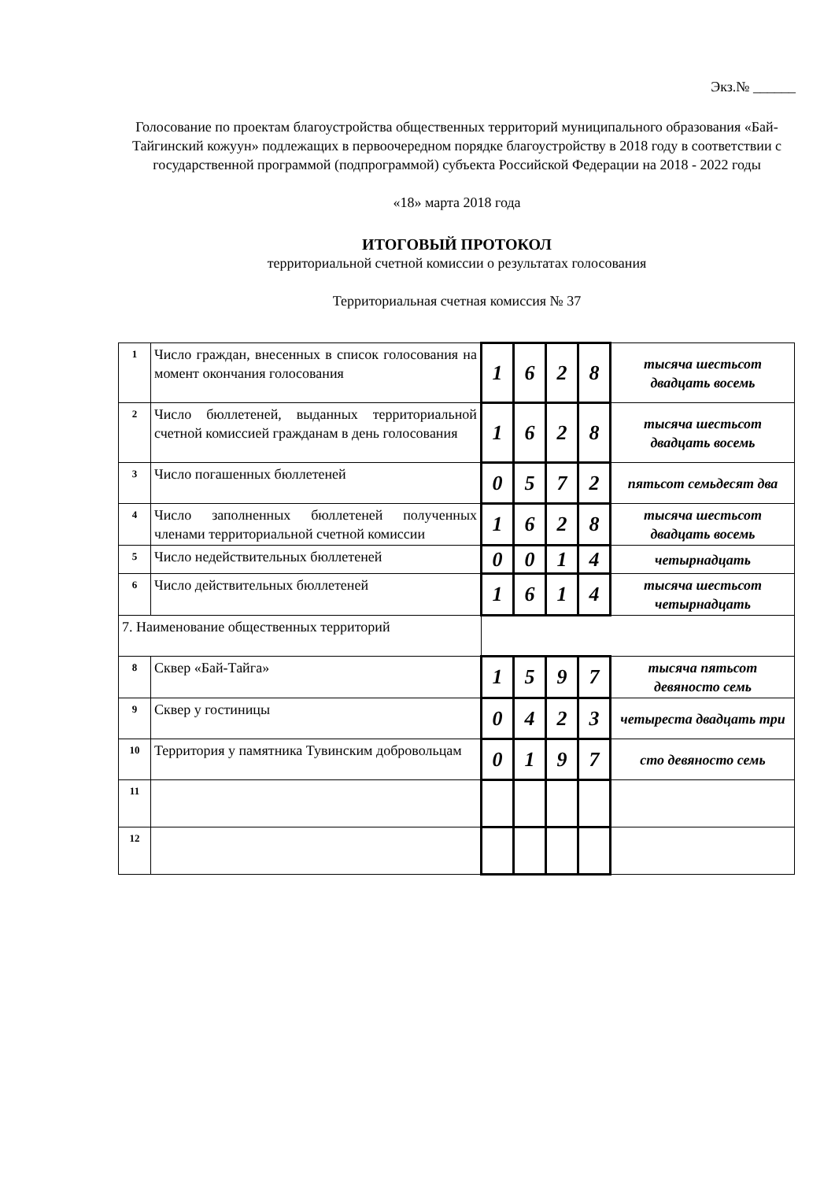Экз.№ ______
Голосование по проектам благоустройства общественных территорий муниципального образования «Бай-Тайгинский кожуун» подлежащих в первоочередном порядке благоустройству в 2018 году в соответствии с государственной программой (подпрограммой) субъекта Российской Федерации на 2018 - 2022 годы
«18» марта 2018 года
ИТОГОВЫЙ ПРОТОКОЛ
территориальной счетной комиссии о результатах голосования
Территориальная счетная комиссия № 37
| 1 | Число граждан, внесенных в список голосования на момент окончания голосования | 1 | 6 | 2 | 8 | тысяча шестьсот двадцать восемь |
| 2 | Число бюллетеней, выданных территориальной счетной комиссией гражданам в день голосования | 1 | 6 | 2 | 8 | тысяча шестьсот двадцать восемь |
| 3 | Число погашенных бюллетеней | 0 | 5 | 7 | 2 | пятьсот семьдесят два |
| 4 | Число заполненных бюллетеней полученных членами территориальной счетной комиссии | 1 | 6 | 2 | 8 | тысяча шестьсот двадцать восемь |
| 5 | Число недействительных бюллетеней | 0 | 0 | 1 | 4 | четырнадцать |
| 6 | Число действительных бюллетеней | 1 | 6 | 1 | 4 | тысяча шестьсот четырнадцать |
| 7. Наименование общественных территорий | | | | | | |
| 8 | Сквер «Бай-Тайга» | 1 | 5 | 9 | 7 | тысяча пятьсот девяносто семь |
| 9 | Сквер у гостиницы | 0 | 4 | 2 | 3 | четыреста двадцать три |
| 10 | Территория у памятника Тувинским добровольцам | 0 | 1 | 9 | 7 | сто девяносто семь |
| 11 | | | | | | |
| 12 | | | | | | |